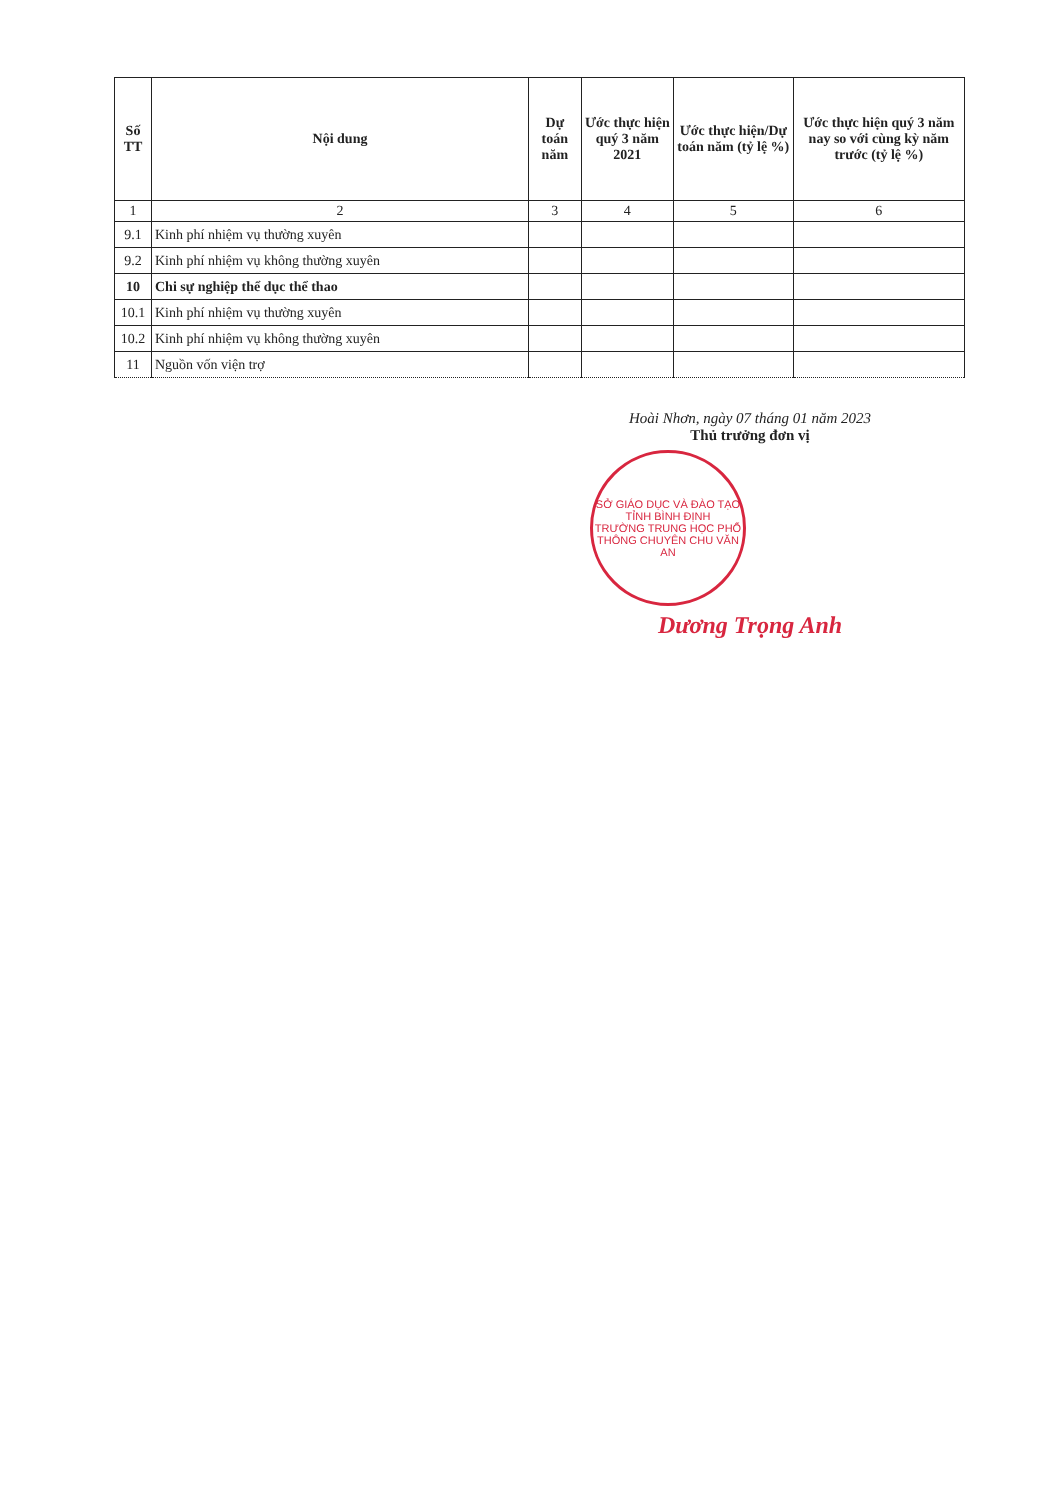| Số TT | Nội dung | Dự toán năm | Ước thực hiện quý 3 năm 2021 | Ước thực hiện/Dự toán năm (tỷ lệ %) | Ước thực hiện quý 3 năm nay so với cùng kỳ năm trước (tỷ lệ %) |
| --- | --- | --- | --- | --- | --- |
| 1 | 2 | 3 | 4 | 5 | 6 |
| 9.1 | Kinh phí nhiệm vụ thường xuyên | | | | |
| 9.2 | Kinh phí nhiệm vụ không thường xuyên | | | | |
| 10 | Chi sự nghiệp thể dục thể thao | | | | |
| 10.1 | Kinh phí nhiệm vụ thường xuyên | | | | |
| 10.2 | Kinh phí nhiệm vụ không thường xuyên | | | | |
| 11 | Nguồn vốn viện trợ | | | | |
Hoài Nhơn, ngày 07 tháng 01 năm 2023
Thủ trưởng đơn vị
SỞ GIÁO DỤC VÀ ĐÀO TẠO TỈNH BÌNH ĐỊNH
TRƯỜNG TRUNG HỌC PHỔ THÔNG CHUYÊN CHU VĂN AN
Dương Trọng Anh